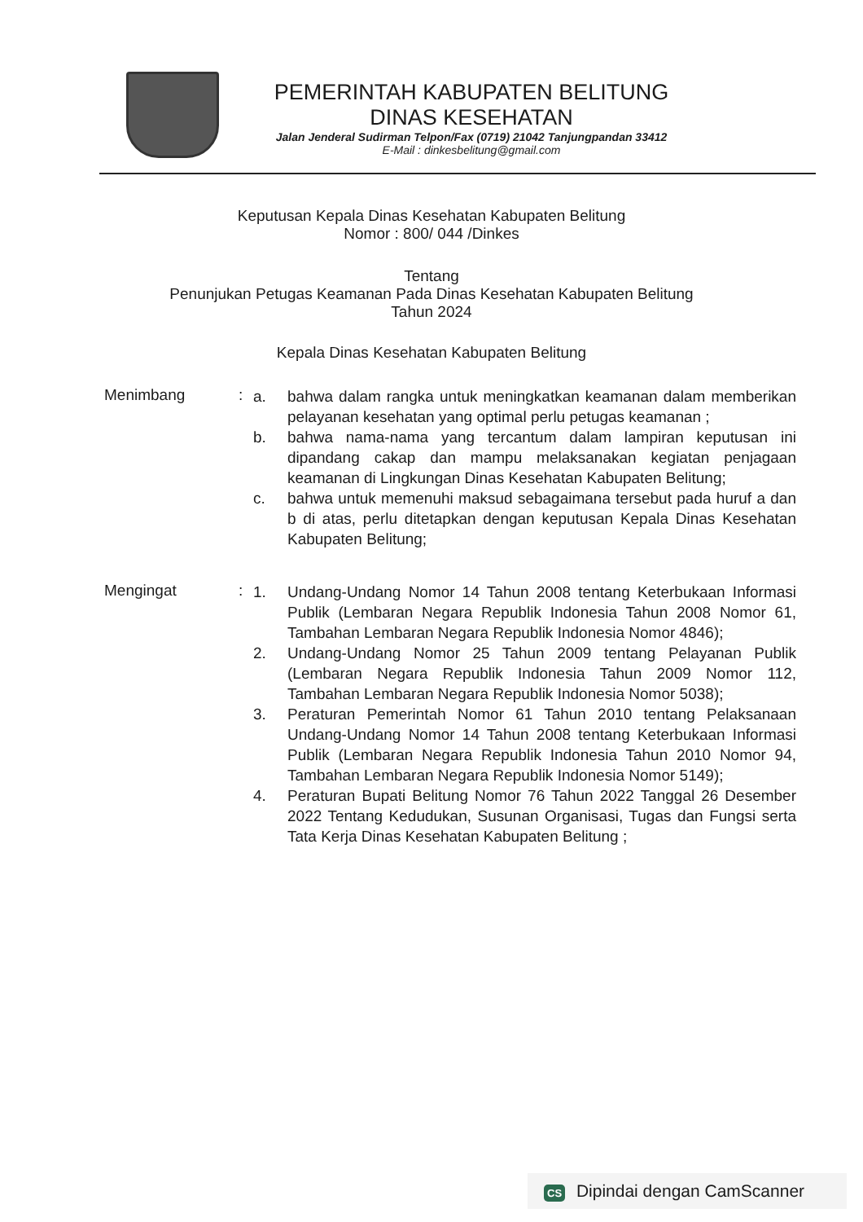PEMERINTAH KABUPATEN BELITUNG
DINAS KESEHATAN
Jalan Jenderal Sudirman Telpon/Fax (0719) 21042 Tanjungpandan 33412
E-Mail : dinkesbelitung@gmail.com
Keputusan Kepala Dinas Kesehatan Kabupaten Belitung
Nomor : 800/ 044 /Dinkes
Tentang
Penunjukan Petugas Keamanan Pada Dinas Kesehatan Kabupaten Belitung
Tahun 2024
Kepala Dinas Kesehatan Kabupaten Belitung
Menimbang :
a. bahwa dalam rangka untuk meningkatkan keamanan dalam memberikan pelayanan kesehatan yang optimal perlu petugas keamanan ;
b. bahwa nama-nama yang tercantum dalam lampiran keputusan ini dipandang cakap dan mampu melaksanakan kegiatan penjagaan keamanan di Lingkungan Dinas Kesehatan Kabupaten Belitung;
c. bahwa untuk memenuhi maksud sebagaimana tersebut pada huruf a dan b di atas, perlu ditetapkan dengan keputusan Kepala Dinas Kesehatan Kabupaten Belitung;
Mengingat :
1. Undang-Undang Nomor 14 Tahun 2008 tentang Keterbukaan Informasi Publik (Lembaran Negara Republik Indonesia Tahun 2008 Nomor 61, Tambahan Lembaran Negara Republik Indonesia Nomor 4846);
2. Undang-Undang Nomor 25 Tahun 2009 tentang Pelayanan Publik (Lembaran Negara Republik Indonesia Tahun 2009 Nomor 112, Tambahan Lembaran Negara Republik Indonesia Nomor 5038);
3. Peraturan Pemerintah Nomor 61 Tahun 2010 tentang Pelaksanaan Undang-Undang Nomor 14 Tahun 2008 tentang Keterbukaan Informasi Publik (Lembaran Negara Republik Indonesia Tahun 2010 Nomor 94, Tambahan Lembaran Negara Republik Indonesia Nomor 5149);
4. Peraturan Bupati Belitung Nomor 76 Tahun 2022 Tanggal 26 Desember 2022 Tentang Kedudukan, Susunan Organisasi, Tugas dan Fungsi serta Tata Kerja Dinas Kesehatan Kabupaten Belitung ;
CS Dipindai dengan CamScanner